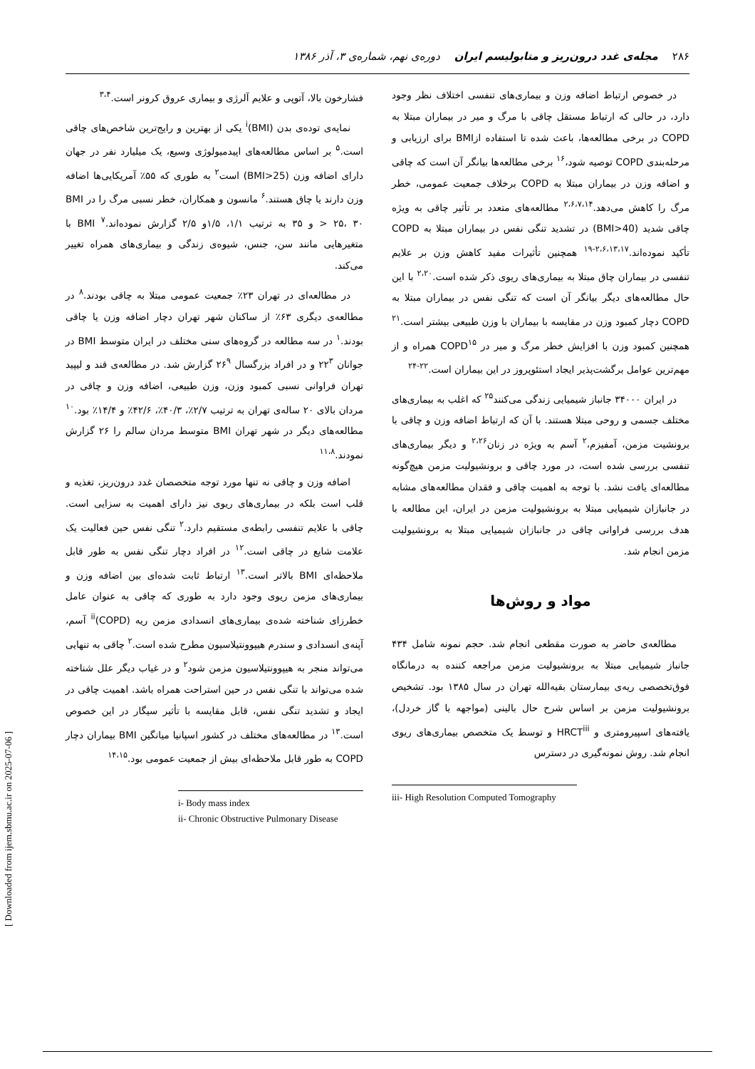۲۸۶ مجله‌ی غدد درون‌ریز و متابولیسم ایران دوره‌ی نهم، شماره‌ی ۳، آذر ۱۳۸۶
فشارخون بالا، آتوپی و علایم آلرژی و بیماری عروق کرونر است.<sup>۳،۴</sup>
نمایه‌ی توده‌ی بدن (BMI)<sup>i</sup> یکی از بهترین و رایج‌ترین شاخص‌های چاقی است.<sup>۵</sup> بر اساس مطالعه‌های اپیدمیولوژی وسیع، یک میلیارد نفر در جهان دارای اضافه وزن (BMI>25) است<sup>۲</sup> به طوری که ۵۵٪ آمریکایی‌ها اضافه وزن دارند یا چاق هستند.<sup>۶</sup> مانسون و همکاران، خطر نسبی مرگ را در BMI > ۲۵، ۳۰ و ۳۵ به ترتیب ۱/۱، ۱/۵و ۲/۵ گزارش نموده‌اند.<sup>۷</sup> BMI با متغیرهایی مانند سن، جنس، شیوه‌ی زندگی و بیماری‌های همراه تغییر می‌کند.
در مطالعه‌ای در تهران ۲۳٪ جمعیت عمومی مبتلا به چاقی بودند.<sup>۸</sup> در مطالعه‌ی دیگری ۶۳٪ از ساکنان شهر تهران دچار اضافه وزن یا چاقی بودند.<sup>۱</sup> در سه مطالعه در گروه‌های سنی مختلف در ایران متوسط BMI در جوانان ۲۲<sup>۳</sup> و در افراد بزرگسال ۲۶<sup>۹</sup> گزارش شد. در مطالعه‌ی قند و لیپید تهران فراوانی نسبی کمبود وزن، وزن طبیعی، اضافه وزن و چاقی در مردان بالای ۲۰ ساله‌ی تهران به ترتیب ۲/۷٪، ۴۰/۳٪، ۴۲/۶٪ و ۱۴/۴٪ بود.<sup>۱۰</sup> مطالعه‌های دیگر در شهر تهران BMI متوسط مردان سالم را ۲۶ گزارش نمودند.<sup>۱۱،۸</sup>
اضافه وزن و چاقی نه تنها مورد توجه متخصصان غدد درون‌ریز، تغذیه و قلب است بلکه در بیماری‌های ریوی نیز دارای اهمیت به سزایی است. چاقی با علایم تنفسی رابطه‌ی مستقیم دارد.<sup>۲</sup> تنگی نفس حین فعالیت یک علامت شایع در چاقی است.<sup>۱۲</sup> در افراد دچار تنگی نفس به طور قابل ملاحظه‌ای BMI بالاتر است.<sup>۱۳</sup> ارتباط ثابت شده‌ای بین اضافه وزن و بیماری‌های مزمن ریوی وجود دارد به طوری که چاقی به عنوان عامل خطرزای شناخته شده‌ی بیماری‌های انسدادی مزمن ریه (COPD)<sup>ii</sup> آسم، آپنه‌ی انسدادی و سندرم هیپوونتیلاسیون مطرح شده است.<sup>۲</sup> چاقی به تنهایی می‌تواند منجر به هیپوونتیلاسیون مزمن شود<sup>۲</sup> و در غیاب دیگر علل شناخته شده می‌تواند با تنگی نفس در حین استراحت همراه باشد. اهمیت چاقی در ایجاد و تشدید تنگی نفس، قابل مقایسه با تأثیر سیگار در این خصوص است.<sup>۱۳</sup> در مطالعه‌های مختلف در کشور اسپانیا میانگین BMI بیماران دچار COPD به طور قابل ملاحظه‌ای بیش از جمعیت عمومی بود.<sup>۱۴،۱۵</sup>
i- Body mass index
ii- Chronic Obstructive Pulmonary Disease
در خصوص ارتباط اضافه وزن و بیماری‌های تنفسی اختلاف نظر وجود دارد، در حالی که ارتباط مستقل چاقی با مرگ و میر در بیماران مبتلا به COPD در برخی مطالعه‌ها، باعث شده تا استفاده ازBMI برای ارزیابی و مرحله‌بندی COPD توصیه شود،<sup>۱۶</sup> برخی مطالعه‌ها بیانگر آن است که چاقی و اضافه وزن در بیماران مبتلا به COPD برخلاف جمعیت عمومی، خطر مرگ را کاهش می‌دهد.<sup>۲،۶،۷،۱۴</sup> مطالعه‌های متعدد بر تأثیر چاقی به ویژه چاقی شدید (BMI>40) در تشدید تنگی نفس در بیماران مبتلا به COPD تأکید نموده‌اند.<sup>۲،۶،۱۳،۱۷-۱۹</sup> همچنین تأثیرات مفید کاهش وزن بر علایم تنفسی در بیماران چاق مبتلا به بیماری‌های ریوی ذکر شده است.<sup>۲،۲۰</sup> با این حال مطالعه‌های دیگر بیانگر آن است که تنگی نفس در بیماران مبتلا به COPD دچار کمبود وزن در مقایسه با بیماران با وزن طبیعی بیشتر است.<sup>۲۱</sup> همچنین کمبود وزن با افزایش خطر مرگ و میر در COPD<sup>۱۵</sup> همراه و از مهم‌ترین عوامل برگشت‌پذیر ایجاد استئوپروز در این بیماران است.<sup>۲۲-۲۴</sup>
در ایران ۳۴۰۰۰ جانباز شیمیایی زندگی می‌کنند<sup>۲۵</sup> که اغلب به بیماری‌های مختلف جسمی و روحی مبتلا هستند. با آن که ارتباط اضافه وزن و چاقی با برونشیت مزمن، آمفیزم،<sup>۲</sup> آسم به ویژه در زنان<sup>۲،۲۶</sup> و دیگر بیماری‌های تنفسی بررسی شده است، در مورد چاقی و برونشیولیت مزمن هیچ‌گونه مطالعه‌ای یافت نشد. با توجه به اهمیت چاقی و فقدان مطالعه‌های مشابه در جانبازان شیمیایی مبتلا به برونشیولیت مزمن در ایران، این مطالعه با هدف بررسی فراوانی چاقی در جانبازان شیمیایی مبتلا به برونشیولیت مزمن انجام شد.
مواد و روش‌ها
مطالعه‌ی حاضر به صورت مقطعی انجام شد. حجم نمونه شامل ۴۳۴ جانباز شیمیایی مبتلا به برونشیولیت مزمن مراجعه کننده به درمانگاه فوق‌تخصصی ریه‌ی بیمارستان بقیه‌الله تهران در سال ۱۳۸۵ بود. تشخیص برونشیولیت مزمن بر اساس شرح حال بالینی (مواجهه با گاز خردل)، یافته‌های اسپیرومتری و HRCT<sup>iii</sup> و توسط یک متخصص بیماری‌های ریوی انجام شد. روش نمونه‌گیری در دسترس
iii- High Resolution Computed Tomography
[ Downloaded from ijem.sbmu.ac.ir on 2025-07-06 ]